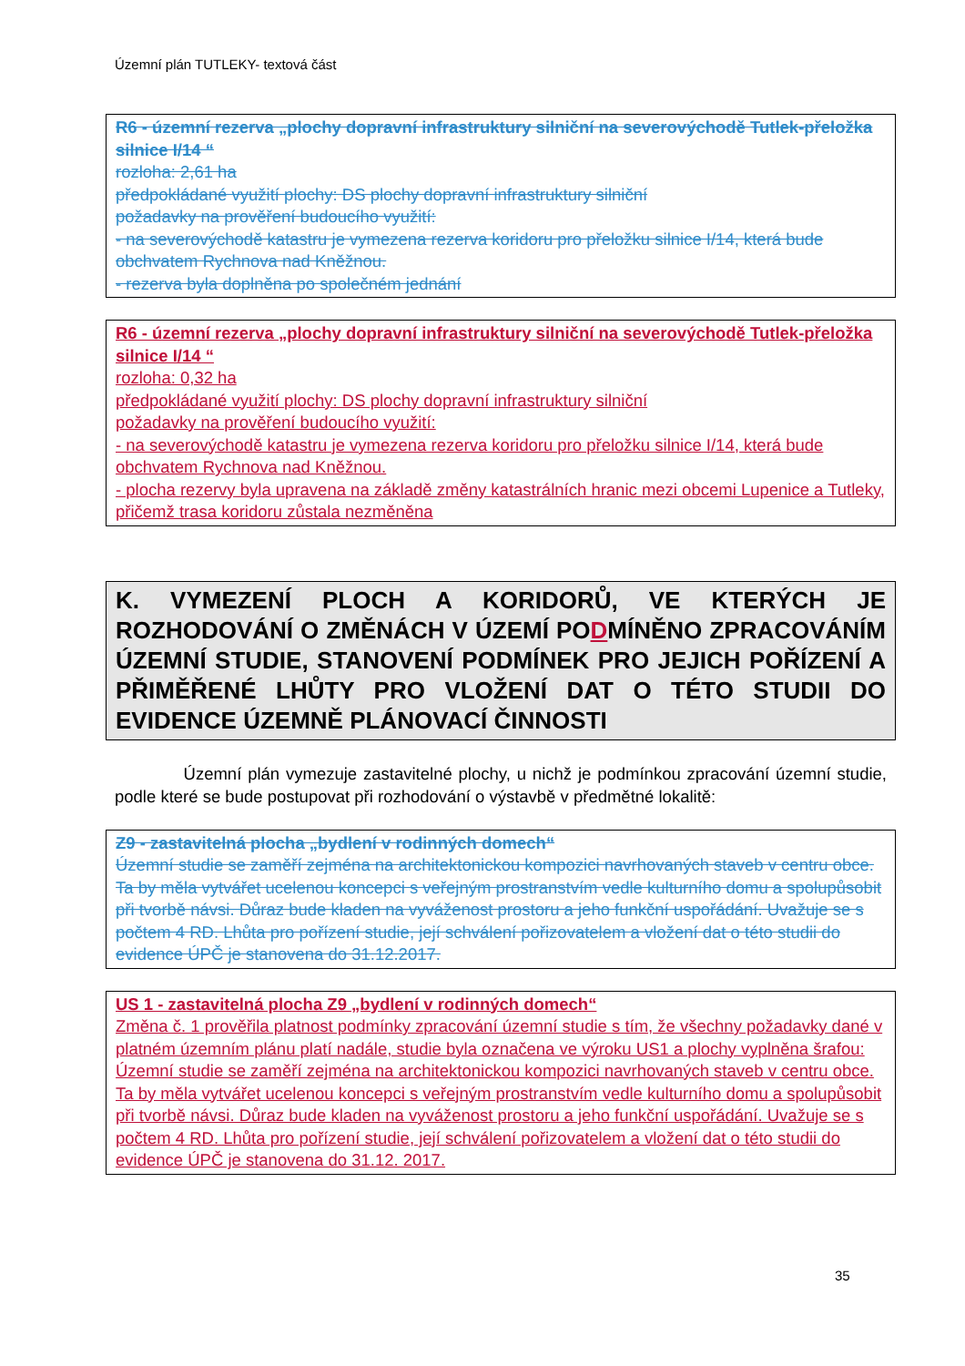Územní plán TUTLEKY- textová část
R6 - územní rezerva „plochy dopravní infrastruktury silniční na severovýchodě Tutlek-přeložka silnice I/14 “
rozloha: 2,61 ha
předpokládané využití plochy: DS plochy dopravní infrastruktury silniční
požadavky na prověření budoucího využití:
- na severovýchodě katastru je vymezena rezerva koridoru pro přeložku silnice I/14, která bude obchvatem Rychnova nad Kněžnou.
- rezerva byla doplněna po společném jednání
R6 - územní rezerva „plochy dopravní infrastruktury silniční na severovýchodě Tutlek-přeložka silnice I/14 “
rozloha: 0,32 ha
předpokládané využití plochy: DS plochy dopravní infrastruktury silniční
požadavky na prověření budoucího využití:
- na severovýchodě katastru je vymezena rezerva koridoru pro přeložku silnice I/14, která bude obchvatem Rychnova nad Kněžnou.
- plocha rezervy byla upravena na základě změny katastrálních hranic mezi obcemi Lupenice a Tutleky, přičemž trasa koridoru zůstala nezměněna
K. VYMEZENÍ PLOCH A KORIDORŮ, VE KTERÝCH JE ROZHODOVÁNÍ O ZMĚNÁCH V ÚZEMÍ PODMÍNĚNO ZPRACOVÁNÍM ÚZEMNÍ STUDIE, STANOVENÍ PODMÍNEK PRO JEJICH POŘÍZENÍ A PŘIMĚŘENÉ LHŮTY PRO VLOŽENÍ DAT O TÉTO STUDII DO EVIDENCE ÚZEMNĚ PLÁNOVACÍ ČINNOSTI
Územní plán vymezuje zastavitelné plochy, u nichž je podmínkou zpracování územní studie, podle které se bude postupovat při rozhodování o výstavbě v předmětné lokalitě:
Z9 - zastavitelná plocha „bydlení v rodinných domech“
Územní studie se zaměří zejména na architektonickou kompozici navrhovaných staveb v centru obce. Ta by měla vytvářet ucelenou koncepci s veřejným prostranstvím vedle kulturního domu a spolupůsobit při tvorbě návsi. Důraz bude kladen na vyváženost prostoru a jeho funkční uspořádání. Uvažuje se s počtem 4 RD. Lhůta pro pořízení studie, její schválení pořizovatelem a vložení dat o této studii do evidence ÚPČ je stanovena do 31.12.2017.
US 1 - zastavitelná plocha Z9 „bydlení v rodinných domech“
Změna č. 1 prověřila platnost podmínky zpracování územní studie s tím, že všechny požadavky dané v platném územním plánu platí nadále, studie byla označena ve výroku US1 a plochy vyplněna šrafou: Územní studie se zaměří zejména na architektonickou kompozici navrhovaných staveb v centru obce. Ta by měla vytvářet ucelenou koncepci s veřejným prostranstvím vedle kulturního domu a spolupůsobit při tvorbě návsi. Důraz bude kladen na vyváženost prostoru a jeho funkční uspořádání. Uvažuje se s počtem 4 RD. Lhůta pro pořízení studie, její schválení pořizovatelem a vložení dat o této studii do evidence ÚPČ je stanovena do 31.12. 2017.
35